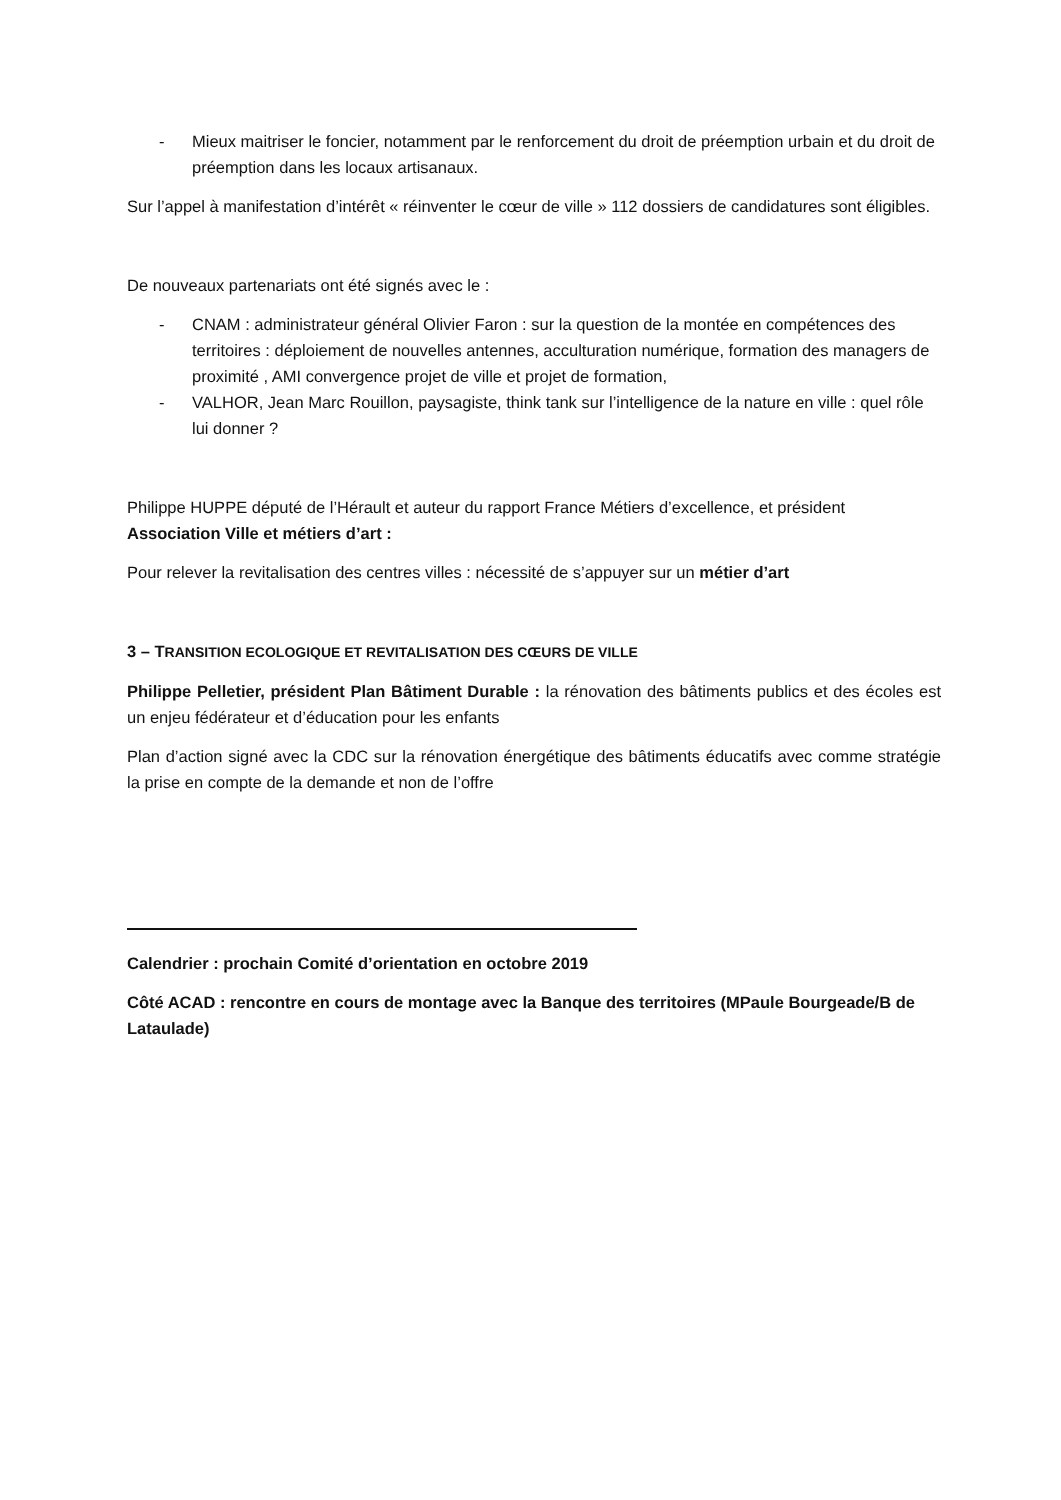- Mieux maitriser le foncier, notamment par le renforcement du droit de préemption urbain et du droit de préemption dans les locaux artisanaux.
Sur l’appel à manifestation d’intérêt « réinventer le cœur de ville » 112 dossiers de candidatures sont éligibles.
De nouveaux partenariats ont été signés avec le :
- CNAM : administrateur général Olivier Faron : sur la question de la montée en compétences des territoires : déploiement de nouvelles antennes, acculturation numérique, formation des managers de proximité , AMI convergence projet de ville et projet de formation,
- VALHOR, Jean Marc Rouillon, paysagiste, think tank sur l’intelligence de la nature en ville : quel rôle lui donner ?
Philippe HUPPE député de l’Hérault et auteur du rapport France Métiers d’excellence, et président Association Ville et métiers d’art :
Pour relever la revitalisation des centres villes : nécessité de s’appuyer sur un métier d’art
3 – TRANSITION ECOLOGIQUE ET REVITALISATION DES CŒURS DE VILLE
Philippe Pelletier, président Plan Bâtiment Durable : la rénovation des bâtiments publics et des écoles est un enjeu fédérateur et d’éducation pour les enfants
Plan d’action signé avec la CDC sur la rénovation énergétique des bâtiments éducatifs avec comme stratégie la prise en compte de la demande et non de l’offre
Calendrier : prochain Comité d’orientation en octobre 2019
Côté ACAD : rencontre en cours de montage avec la Banque des territoires (MPaule Bourgeade/B de Lataulade)